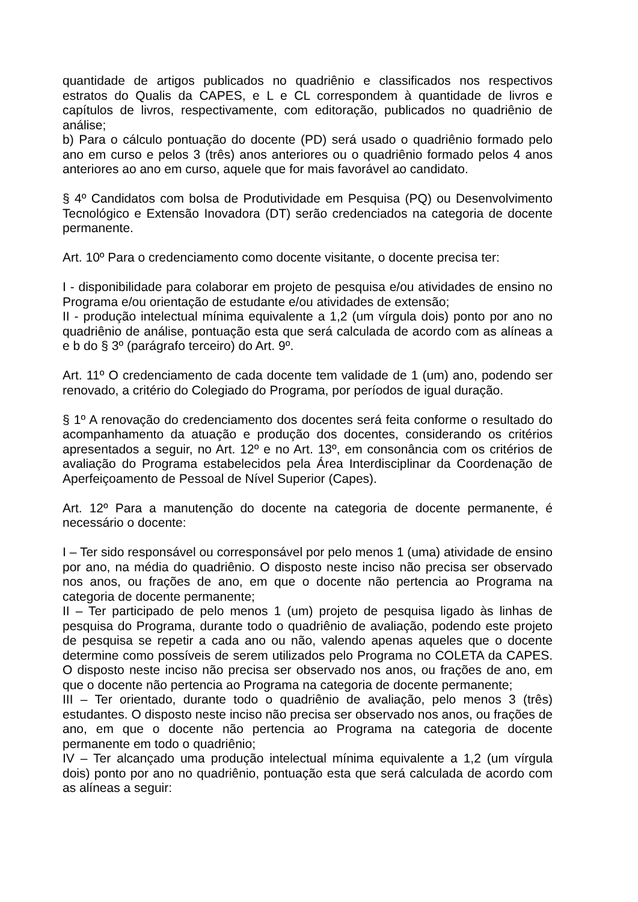quantidade de artigos publicados no quadriênio e classificados nos respectivos estratos do Qualis da CAPES, e L e CL correspondem à quantidade de livros e capítulos de livros, respectivamente, com editoração, publicados no quadriênio de análise;
b) Para o cálculo pontuação do docente (PD) será usado o quadriênio formado pelo ano em curso e pelos 3 (três) anos anteriores ou o quadriênio formado pelos 4 anos anteriores ao ano em curso, aquele que for mais favorável ao candidato.
§ 4º Candidatos com bolsa de Produtividade em Pesquisa (PQ) ou Desenvolvimento Tecnológico e Extensão Inovadora (DT) serão credenciados na categoria de docente permanente.
Art. 10º Para o credenciamento como docente visitante, o docente precisa ter:
I - disponibilidade para colaborar em projeto de pesquisa e/ou atividades de ensino no Programa e/ou orientação de estudante e/ou atividades de extensão;
II - produção intelectual mínima equivalente a 1,2 (um vírgula dois) ponto por ano no quadriênio de análise, pontuação esta que será calculada de acordo com as alíneas a e b do § 3º (parágrafo terceiro) do Art. 9º.
Art. 11º O credenciamento de cada docente tem validade de 1 (um) ano, podendo ser renovado, a critério do Colegiado do Programa, por períodos de igual duração.
§ 1º A renovação do credenciamento dos docentes será feita conforme o resultado do acompanhamento da atuação e produção dos docentes, considerando os critérios apresentados a seguir, no Art. 12º e no Art. 13º, em consonância com os critérios de avaliação do Programa estabelecidos pela Área Interdisciplinar da Coordenação de Aperfeiçoamento de Pessoal de Nível Superior (Capes).
Art. 12º Para a manutenção do docente na categoria de docente permanente, é necessário o docente:
I – Ter sido responsável ou corresponsável por pelo menos 1 (uma) atividade de ensino por ano, na média do quadriênio. O disposto neste inciso não precisa ser observado nos anos, ou frações de ano, em que o docente não pertencia ao Programa na categoria de docente permanente;
II – Ter participado de pelo menos 1 (um) projeto de pesquisa ligado às linhas de pesquisa do Programa, durante todo o quadriênio de avaliação, podendo este projeto de pesquisa se repetir a cada ano ou não, valendo apenas aqueles que o docente determine como possíveis de serem utilizados pelo Programa no COLETA da CAPES. O disposto neste inciso não precisa ser observado nos anos, ou frações de ano, em que o docente não pertencia ao Programa na categoria de docente permanente;
III – Ter orientado, durante todo o quadriênio de avaliação, pelo menos 3 (três) estudantes. O disposto neste inciso não precisa ser observado nos anos, ou frações de ano, em que o docente não pertencia ao Programa na categoria de docente permanente em todo o quadriênio;
IV – Ter alcançado uma produção intelectual mínima equivalente a 1,2 (um vírgula dois) ponto por ano no quadriênio, pontuação esta que será calculada de acordo com as alíneas a seguir: